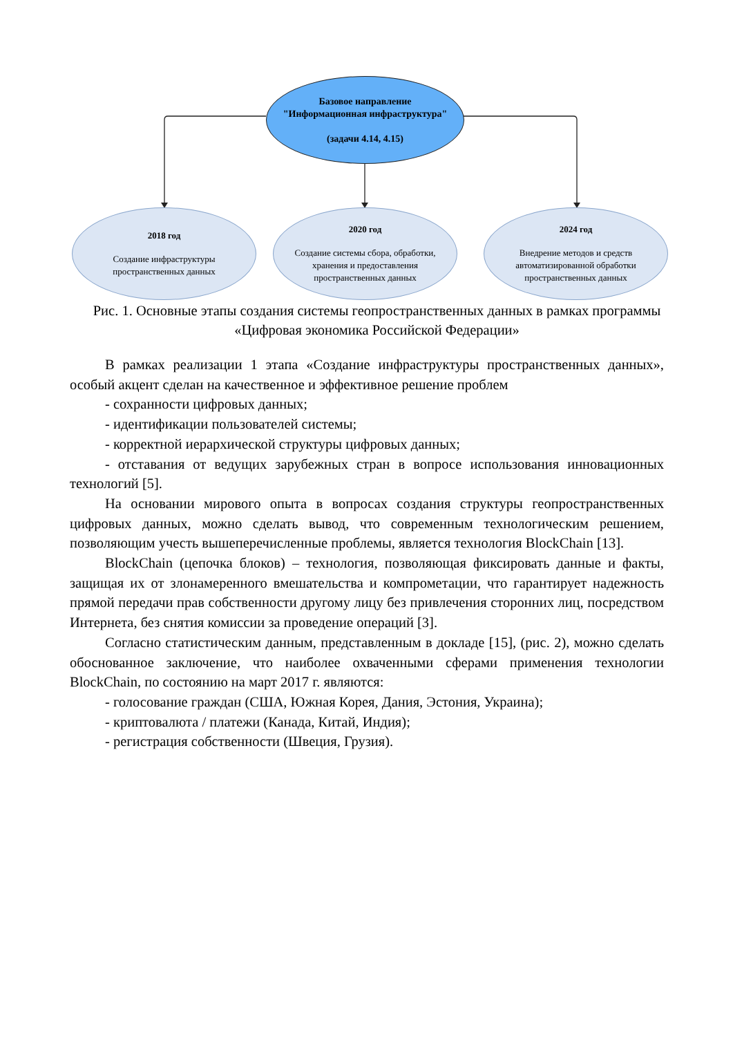Базовое направление
"Информационная инфраструктура"
(задачи 4.14, 4.15)
2018 год
Создание инфраструктуры
пространственных данных
2020 год
Создание системы сбора, обработки,
хранения и предоставления
пространственных данных
2024 год
Внедрение методов и средств
автоматизированной обработки
пространственных данных
Рис. 1. Основные этапы создания системы геопространственных данных в рамках программы «Цифровая экономика Российской Федерации»
В рамках реализации 1 этапа «Создание инфраструктуры пространственных данных», особый акцент сделан на качественное и эффективное решение проблем
- сохранности цифровых данных;
- идентификации пользователей системы;
- корректной иерархической структуры цифровых данных;
- отставания от ведущих зарубежных стран в вопросе использования инновационных технологий [5].
На основании мирового опыта в вопросах создания структуры геопространственных цифровых данных, можно сделать вывод, что современным технологическим решением, позволяющим учесть вышеперечисленные проблемы, является технология BlockChain [13].
BlockChain (цепочка блоков) – технология, позволяющая фиксировать данные и факты, защищая их от злонамеренного вмешательства и компрометации, что гарантирует надежность прямой передачи прав собственности другому лицу без привлечения сторонних лиц, посредством Интернета, без снятия комиссии за проведение операций [3].
Согласно статистическим данным, представленным в докладе [15], (рис. 2), можно сделать обоснованное заключение, что наиболее охваченными сферами применения технологии BlockChain, по состоянию на март 2017 г. являются:
- голосование граждан (США, Южная Корея, Дания, Эстония, Украина);
- криптовалюта / платежи (Канада, Китай, Индия);
- регистрация собственности (Швеция, Грузия).